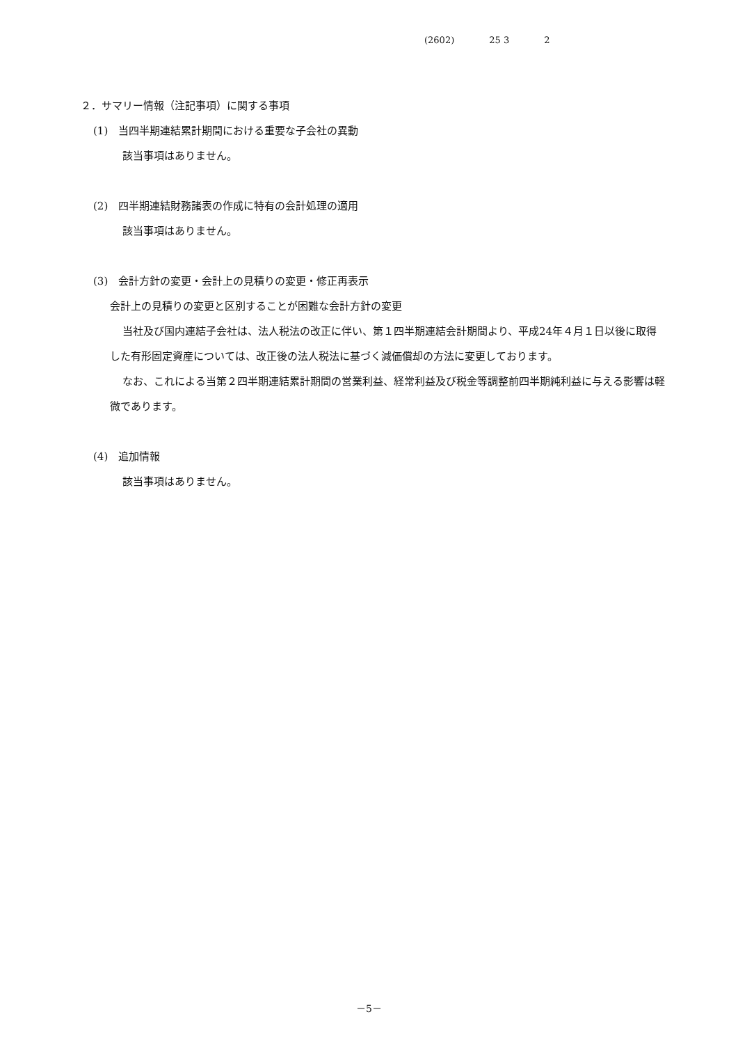(2602) 25 3 2
２．サマリー情報（注記事項）に関する事項
(1)　当四半期連結累計期間における重要な子会社の異動
該当事項はありません。
(2)　四半期連結財務諸表の作成に特有の会計処理の適用
該当事項はありません。
(3)　会計方針の変更・会計上の見積りの変更・修正再表示
会計上の見積りの変更と区別することが困難な会計方針の変更
当社及び国内連結子会社は、法人税法の改正に伴い、第１四半期連結会計期間より、平成24年４月１日以後に取得した有形固定資産については、改正後の法人税法に基づく減価償却の方法に変更しております。
なお、これによる当第２四半期連結累計期間の営業利益、経常利益及び税金等調整前四半期純利益に与える影響は軽微であります。
(4)　追加情報
該当事項はありません。
－5－